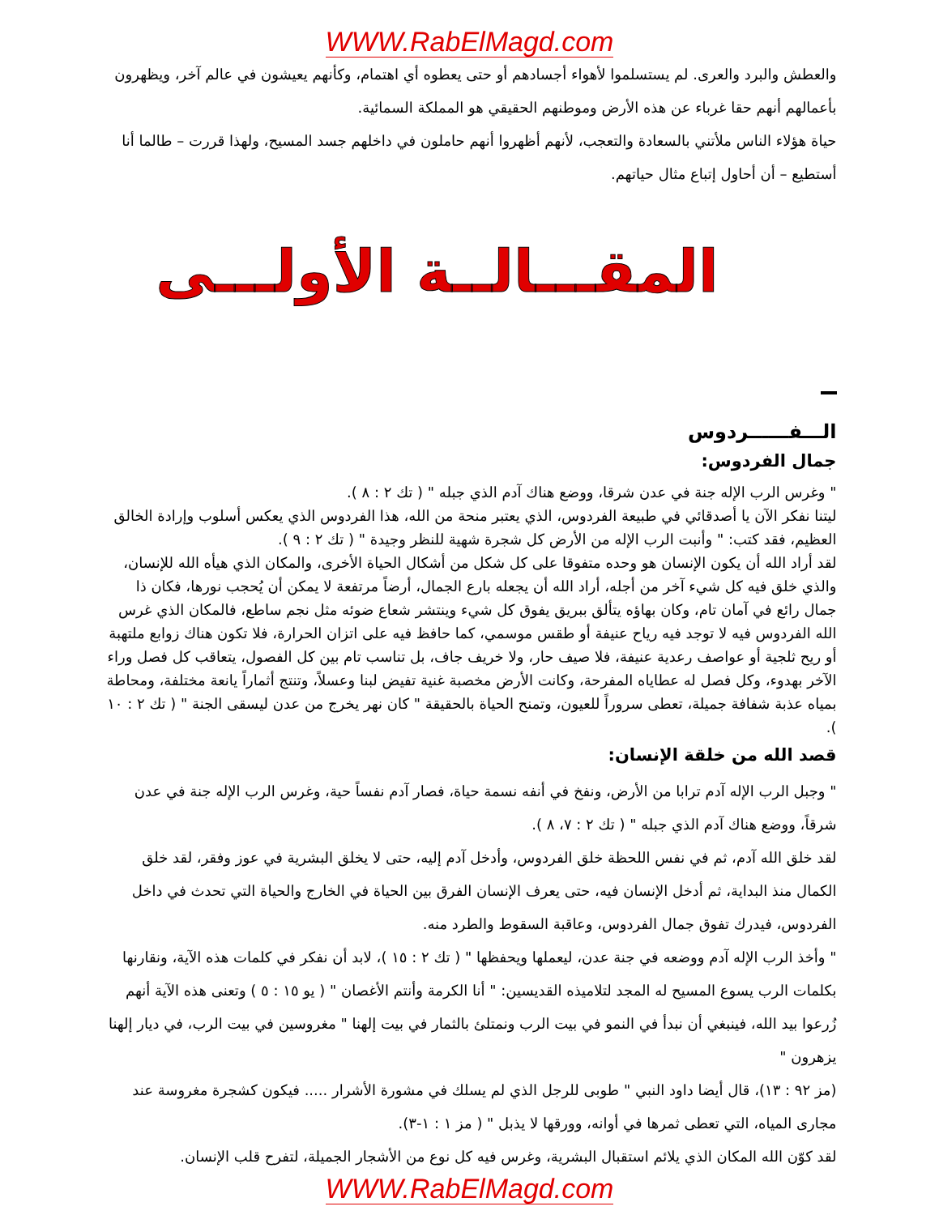WWW.RabElMagd.com
والعطش والبرد والعرى. لم يستسلموا لأهواء أجسادهم أو حتى يعطوه أي اهتمام، وكأنهم يعيشون في عالم آخر، ويظهرون بأعمالهم أنهم حقا غرباء عن هذه الأرض وموطنهم الحقيقي هو المملكة السمائية.
حياة هؤلاء الناس ملأتني بالسعادة والتعجب، لأنهم أظهروا أنهم حاملون في داخلهم جسد المسيح، ولهذا قررت – طالما أنا أستطيع – أن أحاول إتباع مثال حياتهم.
المقـــالــة الأولـــى
الـــفــــــردوس
جمال الفردوس:
" وغرس الرب الإله جنة في عدن شرقا، ووضع هناك آدم الذي جبله " ( تك ٢ : ٨ ).
ليتنا نفكر الآن يا أصدقائي في طبيعة الفردوس، الذي يعتبر منحة من الله، هذا الفردوس الذي يعكس أسلوب وإرادة الخالق العظيم، فقد كتب: " وأنبت الرب الإله من الأرض كل شجرة شهية للنظر وجيدة " ( تك ٢ : ٩ ).
لقد أراد الله أن يكون الإنسان هو وحده متفوقا على كل شكل من أشكال الحياة الأخرى، والمكان الذي هيأه الله للإنسان، والذي خلق فيه كل شيء آخر من أجله، أراد الله أن يجعله بارع الجمال، أرضاً مرتفعة لا يمكن أن يُحجب نورها، فكان ذا جمال رائع في آمان تام، وكان بهاؤه يتألق ببريق يفوق كل شيء وينتشر شعاع ضوئه مثل نجم ساطع، فالمكان الذي غرس الله الفردوس فيه لا توجد فيه رياح عنيفة أو طقس موسمي، كما حافظ فيه على اتزان الحرارة، فلا تكون هناك زوابع ملتهبة أو ريح ثلجية أو عواصف رعدية عنيفة، فلا صيف حار، ولا خريف جاف، بل تناسب تام بين كل الفصول، يتعاقب كل فصل وراء الآخر بهدوء، وكل فصل له عطاياه المفرحة، وكانت الأرض مخصبة غنية تفيض لبنا وعسلاً، وتنتج أثماراً يانعة مختلفة، ومحاطة بمياه عذبة شفافة جميلة، تعطى سروراً للعيون، وتمنح الحياة بالحقيقة " كان نهر يخرج من عدن ليسقى الجنة " ( تك ٢ : ١٠ ).
قصد الله من خلقة الإنسان:
" وجبل الرب الإله آدم ترابا من الأرض، ونفخ في أنفه نسمة حياة، فصار آدم نفساً حية، وغرس الرب الإله جنة في عدن شرقاً، ووضع هناك آدم الذي جبله " ( تك ٢ : ٧، ٨ ).
لقد خلق الله آدم، ثم في نفس اللحظة خلق الفردوس، وأدخل آدم إليه، حتى لا يخلق البشرية في عوز وفقر، لقد خلق الكمال منذ البداية، ثم أدخل الإنسان فيه، حتى يعرف الإنسان الفرق بين الحياة في الخارج والحياة التي تحدث في داخل الفردوس، فيدرك تفوق جمال الفردوس، وعاقبة السقوط والطرد منه.
" وأخذ الرب الإله آدم ووضعه في جنة عدن، ليعملها ويحفظها " ( تك ٢ : ١٥ )، لابد أن نفكر في كلمات هذه الآية، ونقارنها بكلمات الرب يسوع المسيح له المجد لتلاميذه القديسين: " أنا الكرمة وأنتم الأغصان " ( يو ١٥ : ٥ ) وتعنى هذه الآية أنهم زُرعوا بيد الله، فينبغي أن نبدأ في النمو في بيت الرب ونمتلئ بالثمار في بيت إلهنا " مغروسين في بيت الرب، في ديار إلهنا يزهرون "
(مز ٩٢ : ١٣)، قال أيضا داود النبي " طوبى للرجل الذي لم يسلك في مشورة الأشرار ..... فيكون كشجرة مغروسة عند مجارى المياه، التي تعطى ثمرها في أوانه، وورقها لا يذبل " ( مز ١ : ١-٣).
لقد كوّن الله المكان الذي يلائم استقبال البشرية، وغرس فيه كل نوع من الأشجار الجميلة، لتفرح قلب الإنسان.
WWW.RabElMagd.com